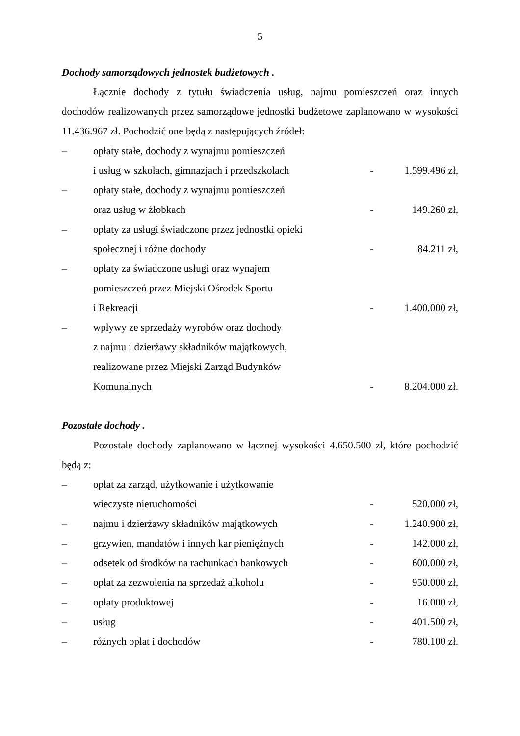5
Dochody samorządowych jednostek budżetowych .
Łącznie dochody z tytułu świadczenia usług, najmu pomieszczeń oraz innych dochodów realizowanych przez samorządowe jednostki budżetowe zaplanowano w wysokości 11.436.967 zł. Pochodzić one będą z następujących źródeł:
| – | opłaty stałe, dochody z wynajmu pomieszczeń i usług w szkołach, gimnazjach i przedszkolach | - | 1.599.496 zł, |
| – | opłaty stałe, dochody z wynajmu pomieszczeń oraz usług w żłobkach | - | 149.260 zł, |
| – | opłaty za usługi świadczone przez jednostki opieki społecznej i różne dochody | - | 84.211 zł, |
| – | opłaty za świadczone usługi oraz wynajem pomieszczeń przez Miejski Ośrodek Sportu i Rekreacji | - | 1.400.000 zł, |
| – | wpływy ze sprzedaży wyrobów oraz dochody z najmu i dzierżawy składników majątkowych, realizowane przez Miejski Zarząd Budynków Komunalnych | - | 8.204.000 zł. |
Pozostałe dochody .
Pozostałe dochody zaplanowano w łącznej wysokości 4.650.500 zł, które pochodzić będą z:
| – | opłat za zarząd, użytkowanie i użytkowanie wieczyste nieruchomości | - | 520.000 zł, |
| – | najmu i dzierżawy składników majątkowych | - | 1.240.900 zł, |
| – | grzywien, mandatów i innych kar pieniężnych | - | 142.000 zł, |
| – | odsetek od środków na rachunkach bankowych | - | 600.000 zł, |
| – | opłat za zezwolenia na sprzedaż alkoholu | - | 950.000 zł, |
| – | opłaty produktowej | - | 16.000 zł, |
| – | usług | - | 401.500 zł, |
| – | różnych opłat i dochodów | - | 780.100 zł. |